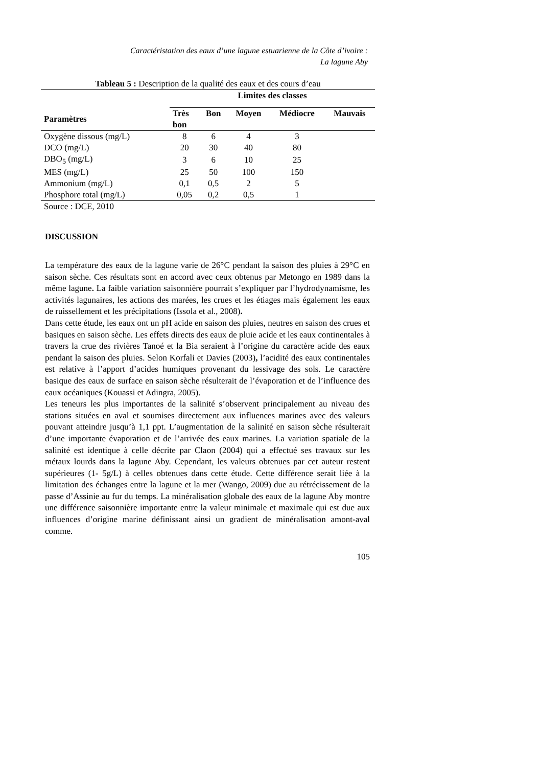Caractéristation des eaux d’une lagune estuarienne de la Côte d’ivoire :
La lagune Aby
Tableau 5 : Description de la qualité des eaux et des cours d’eau
| | Limites des classes | | | | |
| --- | --- | --- | --- | --- | --- |
| Paramètres | Très bon | Bon | Moyen | Médiocre | Mauvais |
| Oxygène dissous (mg/L) | 8 | 6 | 4 | 3 | |
| DCO (mg/L) | 20 | 30 | 40 | 80 | |
| DBO<sub>5</sub> (mg/L) | 3 | 6 | 10 | 25 | |
| MES (mg/L) | 25 | 50 | 100 | 150 | |
| Ammonium (mg/L) | 0,1 | 0,5 | 2 | 5 | |
| Phosphore total (mg/L) | 0,05 | 0,2 | 0,5 | 1 | |
| Source : DCE, 2010 | | | | | |
DISCUSSION
La température des eaux de la lagune varie de 26°C pendant la saison des pluies à 29°C en saison sèche. Ces résultats sont en accord avec ceux obtenus par Metongo en 1989 dans la même lagune. La faible variation saisonnière pourrait s’expliquer par l’hydrodynamisme, les activités lagunaires, les actions des marées, les crues et les étiages mais également les eaux de ruissellement et les précipitations (Issola et al., 2008).
Dans cette étude, les eaux ont un pH acide en saison des pluies, neutres en saison des crues et basiques en saison sèche. Les effets directs des eaux de pluie acide et les eaux continentales à travers la crue des rivières Tanoé et la Bia seraient à l’origine du caractère acide des eaux pendant la saison des pluies. Selon Korfali et Davies (2003), l’acidité des eaux continentales est relative à l’apport d’acides humiques provenant du lessivage des sols. Le caractère basique des eaux de surface en saison sèche résulterait de l’évaporation et de l’influence des eaux océaniques (Kouassi et Adingra, 2005).
Les teneurs les plus importantes de la salinité s’observent principalement au niveau des stations situées en aval et soumises directement aux influences marines avec des valeurs pouvant atteindre jusqu’à 1,1 ppt. L’augmentation de la salinité en saison sèche résulterait d’une importante évaporation et de l’arrivée des eaux marines. La variation spatiale de la salinité est identique à celle décrite par Claon (2004) qui a effectué ses travaux sur les métaux lourds dans la lagune Aby. Cependant, les valeurs obtenues par cet auteur restent supérieures (1- 5g/L) à celles obtenues dans cette étude. Cette différence serait liée à la limitation des échanges entre la lagune et la mer (Wango, 2009) due au rétrécissement de la passe d’Assinie au fur du temps. La minéralisation globale des eaux de la lagune Aby montre une différence saisonnière importante entre la valeur minimale et maximale qui est due aux influences d’origine marine définissant ainsi un gradient de minéralisation amont-aval comme.
105